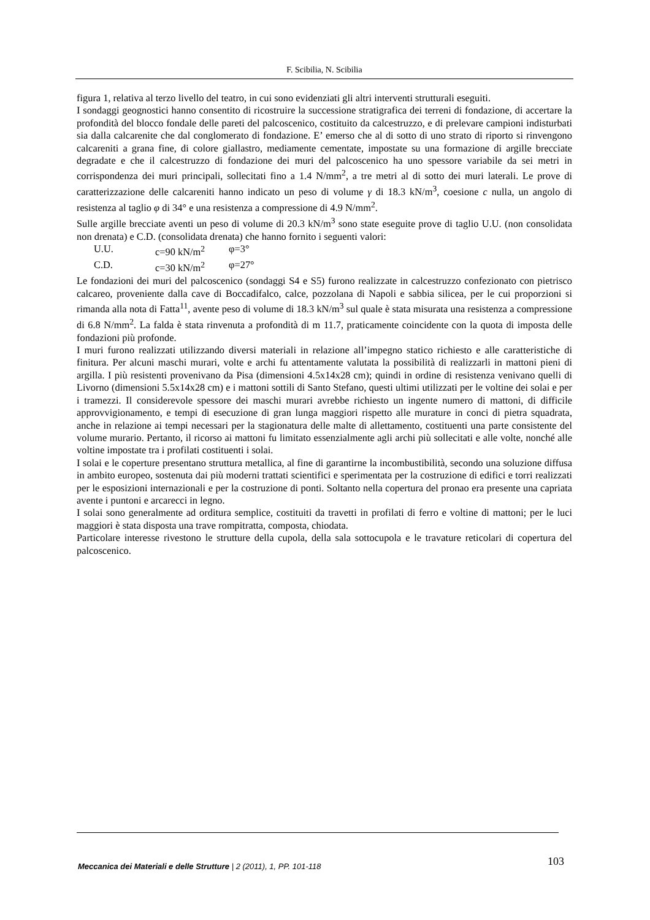F. Scibilia, N. Scibilia
figura 1, relativa al terzo livello del teatro, in cui sono evidenziati gli altri interventi strutturali eseguiti.
I sondaggi geognostici hanno consentito di ricostruire la successione stratigrafica dei terreni di fondazione, di accertare la profondità del blocco fondale delle pareti del palcoscenico, costituito da calcestruzzo, e di prelevare campioni indisturbati sia dalla calcarenite che dal conglomerato di fondazione. E’ emerso che al di sotto di uno strato di riporto si rinvengono calcareniti a grana fine, di colore giallastro, mediamente cementate, impostate su una formazione di argille brecciate degradate e che il calcestruzzo di fondazione dei muri del palcoscenico ha uno spessore variabile da sei metri in corrispondenza dei muri principali, sollecitati fino a 1.4 N/mm<sup>2</sup>, a tre metri al di sotto dei muri laterali. Le prove di caratterizzazione delle calcareniti hanno indicato un peso di volume γ di 18.3 kN/m<sup>3</sup>, coesione c nulla, un angolo di resistenza al taglio φ di 34° e una resistenza a compressione di 4.9 N/mm<sup>2</sup>.
Sulle argille brecciate aventi un peso di volume di 20.3 kN/m<sup>3</sup> sono state eseguite prove di taglio U.U. (non consolidata non drenata) e C.D. (consolidata drenata) che hanno fornito i seguenti valori:
U.U. c=90 kN/m<sup>2</sup> φ=3° C.D. c=30 kN/m<sup>2</sup> φ=27°
Le fondazioni dei muri del palcoscenico (sondaggi S4 e S5) furono realizzate in calcestruzzo confezionato con pietrisco calcareo, proveniente dalla cave di Boccadifalco, calce, pozzolana di Napoli e sabbia silicea, per le cui proporzioni si rimanda alla nota di Fatta<sup>11</sup>, avente peso di volume di 18.3 kN/m<sup>3</sup> sul quale è stata misurata una resistenza a compressione di 6.8 N/mm<sup>2</sup>. La falda è stata rinvenuta a profondità di m 11.7, praticamente coincidente con la quota di imposta delle fondazioni più profonde.
I muri furono realizzati utilizzando diversi materiali in relazione all’impegno statico richiesto e alle caratteristiche di finitura. Per alcuni maschi murari, volte e archi fu attentamente valutata la possibilità di realizzarli in mattoni pieni di argilla. I più resistenti provenivano da Pisa (dimensioni 4.5x14x28 cm); quindi in ordine di resistenza venivano quelli di Livorno (dimensioni 5.5x14x28 cm) e i mattoni sottili di Santo Stefano, questi ultimi utilizzati per le voltine dei solai e per i tramezzi. Il considerevole spessore dei maschi murari avrebbe richiesto un ingente numero di mattoni, di difficile approvvigionamento, e tempi di esecuzione di gran lunga maggiori rispetto alle murature in conci di pietra squadrata, anche in relazione ai tempi necessari per la stagionatura delle malte di allettamento, costituenti una parte consistente del volume murario. Pertanto, il ricorso ai mattoni fu limitato essenzialmente agli archi più sollecitati e alle volte, nonché alle voltine impostate tra i profilati costituenti i solai.
I solai e le coperture presentano struttura metallica, al fine di garantirne la incombustibilità, secondo una soluzione diffusa in ambito europeo, sostenuta dai più moderni trattati scientifici e sperimentata per la costruzione di edifici e torri realizzati per le esposizioni internazionali e per la costruzione di ponti. Soltanto nella copertura del pronao era presente una capriata avente i puntoni e arcarecci in legno.
I solai sono generalmente ad orditura semplice, costituiti da travetti in profilati di ferro e voltine di mattoni; per le luci maggiori è stata disposta una trave rompitratta, composta, chiodata.
Particolare interesse rivestono le strutture della cupola, della sala sottocupola e le travature reticolari di copertura del palcoscenico.
Meccanica dei Materiali e delle Strutture | 2 (2011), 1, PP. 101-118
103